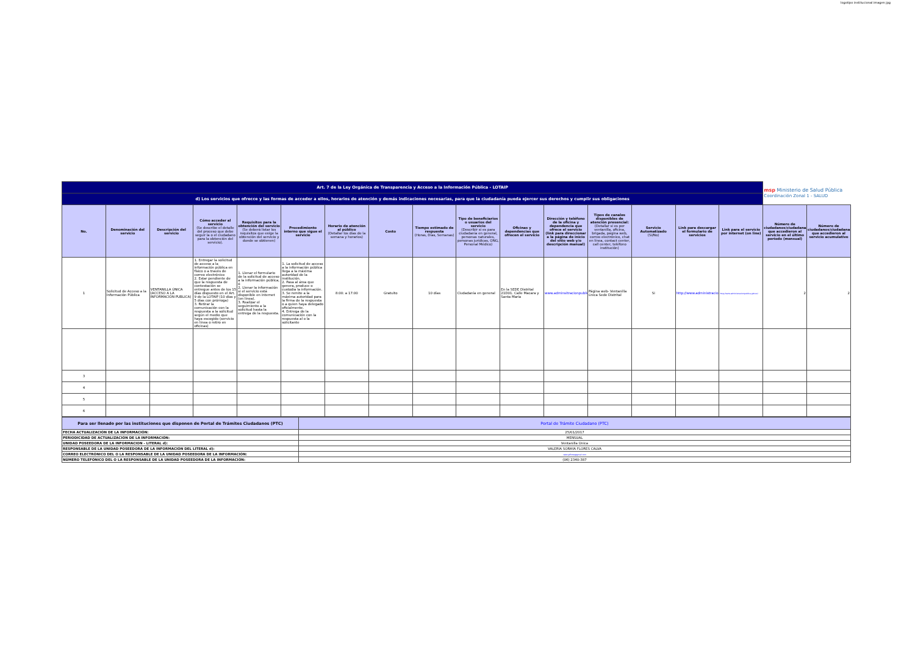logotipo institucional imagen jpg
| Art. 7 de la Ley Orgánica de Transparencia y Acceso a la Información Pública - LOTAIP | | | | | | | | | | | | | | | | msp Ministerio de Salud Pública Coordinación Zonal 1 - SALUD | |
| d) Los servicios que ofrecce y las formas de acceder a ellos, horarios de atención y demás indicaciones necesarias, para que la ciudadanía pueda ejercer sus derechos y cumplir sus obligaciones | | | | | | | | | | | | | | | | | |
| No. | Denominación del servicio | Descripción del servicio | Cómo acceder al servicio (Se describe el detalle del proceso que debe seguir la o el ciudadano para la obtención del servicio). | Requisitos para la obtención del servicio (Se deberá listar los requisitos que exige la obtención del servicio y donde se obtienen) | Procedimiento interno que sigue el servicio | Horario de atención al público (Detallar los días de la semana y horarios) | Costo | Tiempo estimado de respuesta (Horas, Días, Semanas) | Tipo de beneficiarios o usuarios del servicio (Describir si es para ciudadanía en general, personas naturales, personas jurídicas, ONG, Personal Médico) | Oficinas y dependencias que ofrecen el servicio | Dirección y teléfono de la oficina y dependencia que ofrece el servicio (link para direccionar a la página de inicio del sitio web y/o descripción manual) | Tipos de canales disponibles de atención presencial: (Detallar si es por ventanilla, oficina, brigada, página web, correo electrónico, chat en línea, contact center, call center, teléfono institución) | Servicio Automatizado (Si/No) | Link para descargar el formulario de servicios | Link para el servicio por internet (on line) | Número de ciudadanos/ciudadanas que accedieron al servicio en el último período (mensual) | Número de ciudadanos/ciudadanas que accedieron al servicio acumulativo |
| 1 | Solicitud de Acceso a la Información Pública | VENTANILLA ÚNICA (ACCESO A LA INFORMACIÓN PUBLICA) | 1. Entregar la solicitud de acceso a la información pública en físico o a través de correo electrónico 2. Estar pendiente de que la respuesta de contestación se entregue antes de los 15 días dispuesto en el Art. 9 de la LOTAIP (10 días y 5 días con prórroga) 3. Retirar la comunicación con la respuesta a la solicitud según el medio que haya escogido (servicio en línea o retiro en oficinas) | 1. Llenar el formulario de la solicitud de acceso a la información pública; ó 2. Llenar la información si el servicio está disponible en internet (en línea). 3. Realizar el seguimiento a la solicitud hasta la entrega de la respuesta. | 1. La solicitud de acceso a la información pública llega a la máxima autoridad de la institución. 2. Pasa al área que genera, produce o custodia la información. 3. Se remite a la máxima autoridad para la firma de la respuesta o a quien haya delegado oficialmente. 4. Entrega de la comunicación con la respuesta al o la solicitante | 8:00: a 17:00 | Gratuito | 10 días | Ciudadanía en general | En la SEDE Distrital 21D01. Calle Macara y Santa María | www.adminsitracionpublica | Página web- Ventanilla única Sede Distrital | Si | http://www.administracionp | http://www.administracionpublica.gob.ec/ | 2 | 2 |
| 3 | | | | | | | | | | | | | | | | | |
| 4 | | | | | | | | | | | | | | | | | |
| 5 | | | | | | | | | | | | | | | | | |
| 6 | | | | | | | | | | | | | | | | | |
| Para ser llenado por las instituciones que disponen de Portal de Trámites Ciudadanos (PTC) | Portal de Trámite Ciudadano (PTC) |
| --- | --- |
| FECHA ACTUALIZACIÓN DE LA INFORMACIÓN: | 25/01/2017 |
| PERIODICIDAD DE ACTUALIZACIÓN DE LA INFORMACIÓN: | MENSUAL |
| UNIDAD POSEEDORA DE LA INFORMACION - LITERAL d): | Ventanilla Única |
| RESPONSABLE DE LA UNIDAD POSEEDORA DE LA INFORMACIÓN DEL LITERAL d): | VALERIA SORAYA FLORES CALVA |
| CORREO ELECTRÓNICO DEL O LA RESPONSABLE DE LA UNIDAD POSEEDORA DE LA INFORMACIÓN: | valeryaflores@gmail.com |
| NÚMERO TELEFÓNICO DEL O LA RESPONSABLE DE LA UNIDAD POSEEDORA DE LA INFORMACIÓN: | (06) 2340-387 |